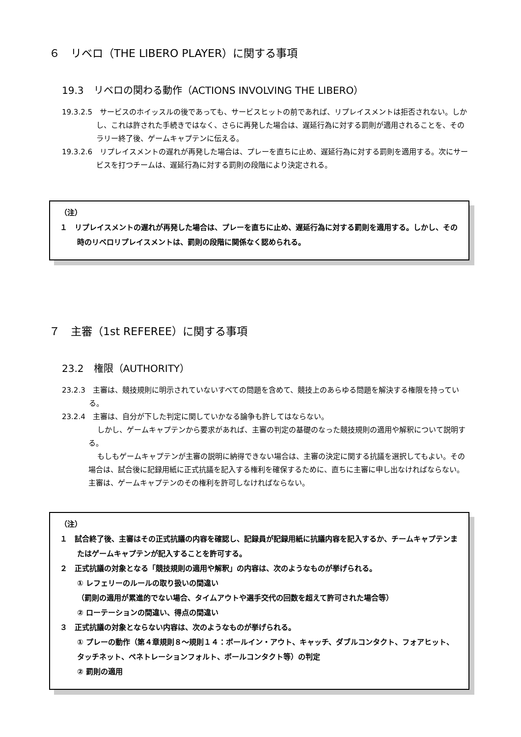６　リベロ（THE LIBERO PLAYER）に関する事項
19.3　リベロの関わる動作（ACTIONS INVOLVING THE LIBERO）
19.3.2.5　サービスのホイッスルの後であっても、サービスヒットの前であれば、リプレイスメントは拒否されない。しかし、これは許された手続きではなく、さらに再発した場合は、遅延行為に対する罰則が適用されることを、そのラリー終了後、ゲームキャプテンに伝える。
19.3.2.6　リプレイスメントの遅れが再発した場合は、プレーを直ちに止め、遅延行為に対する罰則を適用する。次にサービスを打つチームは、遅延行為に対する罰則の段階により決定される。
（注）
１　リプレイスメントの遅れが再発した場合は、プレーを直ちに止め、遅延行為に対する罰則を適用する。しかし、その時のリベロリプレイスメントは、罰則の段階に関係なく認められる。
７　主審（1st REFEREE）に関する事項
23.2　権限（AUTHORITY）
23.2.3　主審は、競技規則に明示されていないすべての問題を含めて、競技上のあらゆる問題を解決する権限を持っている。
23.2.4　主審は、自分が下した判定に関していかなる論争も許してはならない。
しかし、ゲームキャプテンから要求があれば、主審の判定の基礎のなった競技規則の適用や解釈について説明する。
もしもゲームキャプテンが主審の説明に納得できない場合は、主審の決定に関する抗議を選択してもよい。その場合は、試合後に記録用紙に正式抗議を記入する権利を確保するために、直ちに主審に申し出なければならない。主審は、ゲームキャプテンのその権利を許可しなければならない。
（注）
１　試合終了後、主審はその正式抗議の内容を確認し、記録員が記録用紙に抗議内容を記入するか、チームキャプテンまたはゲームキャプテンが記入することを許可する。
２　正式抗議の対象となる「競技規則の適用や解釈」の内容は、次のようなものが挙げられる。
① レフェリーのルールの取り扱いの間違い
（罰則の適用が累進的でない場合、タイムアウトや選手交代の回数を超えて許可された場合等）
② ローテーションの間違い、得点の間違い
３　正式抗議の対象とならない内容は、次のようなものが挙げられる。
① プレーの動作（第４章規則８～規則１４：ボールイン・アウト、キャッチ、ダブルコンタクト、フォアヒット、タッチネット、ペネトレーションフォルト、ボールコンタクト等）の判定
② 罰則の適用